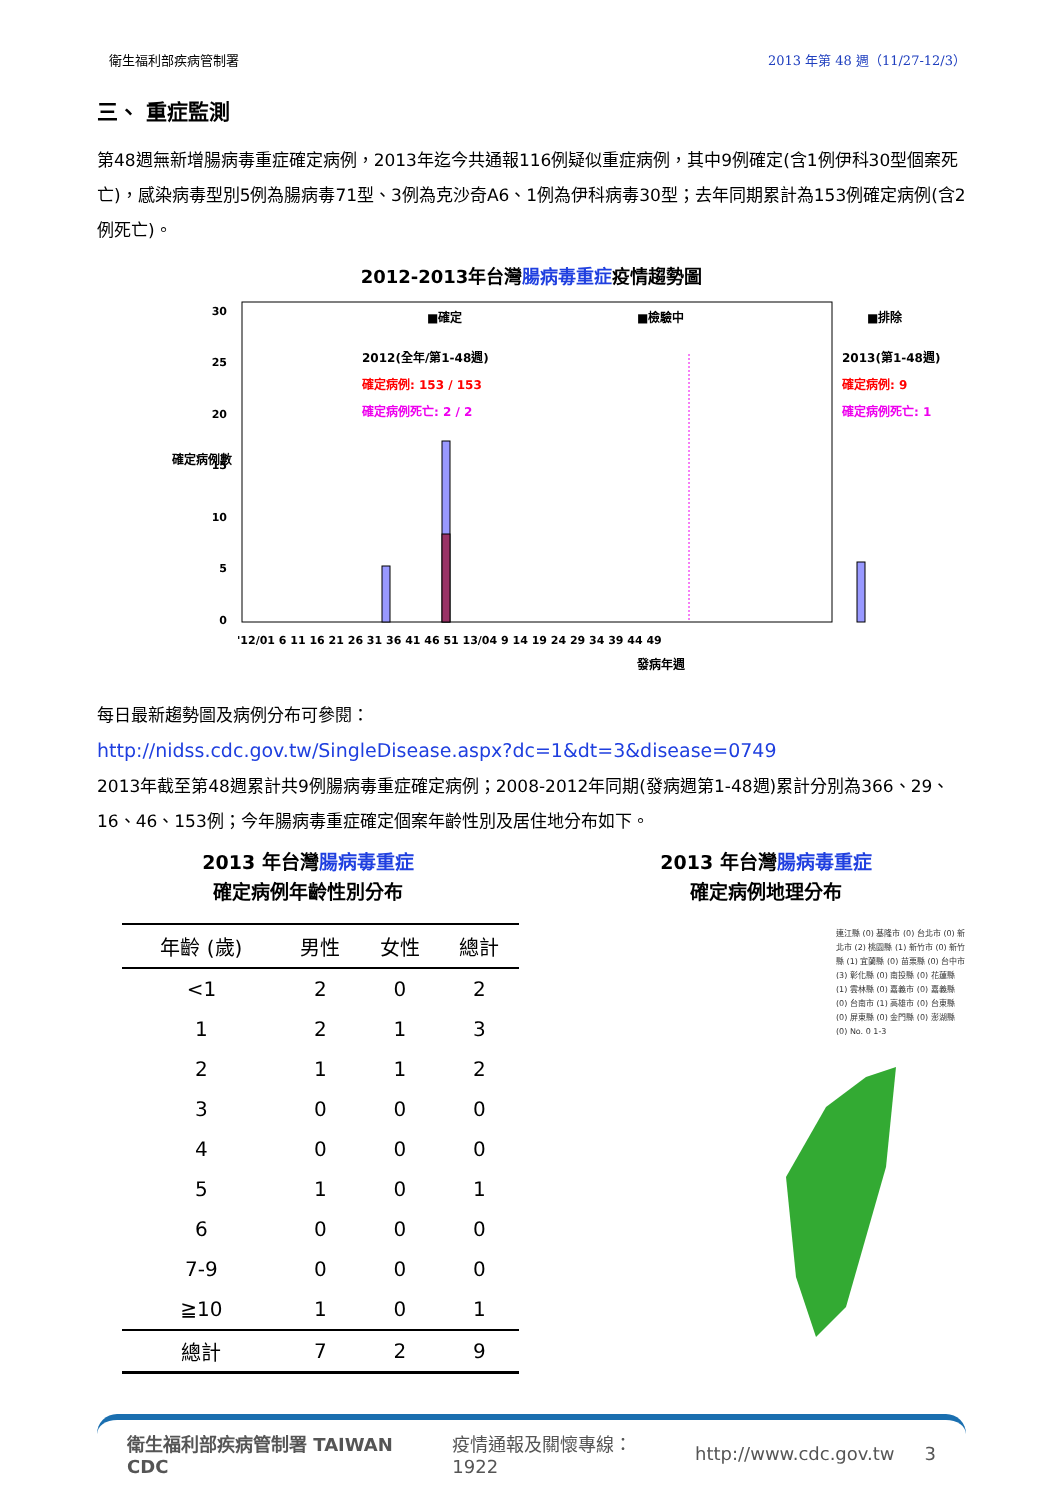衛生福利部疾病管制署 2013 年第 48 週（11/27-12/3）
三、 重症監測
第48週無新增腸病毒重症確定病例，2013年迄今共通報116例疑似重症病例，其中9例確定(含1例伊科30型個案死亡)，感染病毒型別5例為腸病毒71型、3例為克沙奇A6、1例為伊科病毒30型；去年同期累計為153例確定病例(含2例死亡)。
2012-2013年台灣腸病毒重症疫情趨勢圖
0
5
10
15
20
25
30
確定病例數
■確定
■檢驗中
■排除
2012(全年/第1-48週)
確定病例: 153 / 153
確定病例死亡: 2 / 2
2013(第1-48週)
確定病例: 9
確定病例死亡: 1
'12/01 6 11 16 21 26 31 36 41 46 51 13/04 9 14 19 24 29 34 39 44 49
發病年週
每日最新趨勢圖及病例分布可參閱：
http://nidss.cdc.gov.tw/SingleDisease.aspx?dc=1&dt=3&disease=0749
2013年截至第48週累計共9例腸病毒重症確定病例；2008-2012年同期(發病週第1-48週)累計分別為366、29、16、46、153例；今年腸病毒重症確定個案年齡性別及居住地分布如下。
2013 年台灣腸病毒重症
確定病例年齡性別分布
| 年齡 (歲) | 男性 | 女性 | 總計 |
| --- | --- | --- | --- |
| <1 | 2 | 0 | 2 |
| 1 | 2 | 1 | 3 |
| 2 | 1 | 1 | 2 |
| 3 | 0 | 0 | 0 |
| 4 | 0 | 0 | 0 |
| 5 | 1 | 0 | 1 |
| 6 | 0 | 0 | 0 |
| 7-9 | 0 | 0 | 0 |
| ≧10 | 1 | 0 | 1 |
| 總計 | 7 | 2 | 9 |
2013 年台灣腸病毒重症
確定病例地理分布
連江縣 (0) 基隆市 (0) 台北市 (0) 新北市 (2) 桃園縣 (1) 新竹市 (0) 新竹縣 (1) 宜蘭縣 (0) 苗栗縣 (0) 台中市 (3) 彰化縣 (0) 南投縣 (0) 花蓮縣 (1) 雲林縣 (0) 嘉義市 (0) 嘉義縣 (0) 台南市 (1) 高雄市 (0) 台東縣 (0) 屏東縣 (0) 金門縣 (0) 澎湖縣 (0) No. 0 1-3
衛生福利部疾病管制署 TAIWAN CDC 疫情通報及關懷專線：1922 http://www.cdc.gov.tw 3